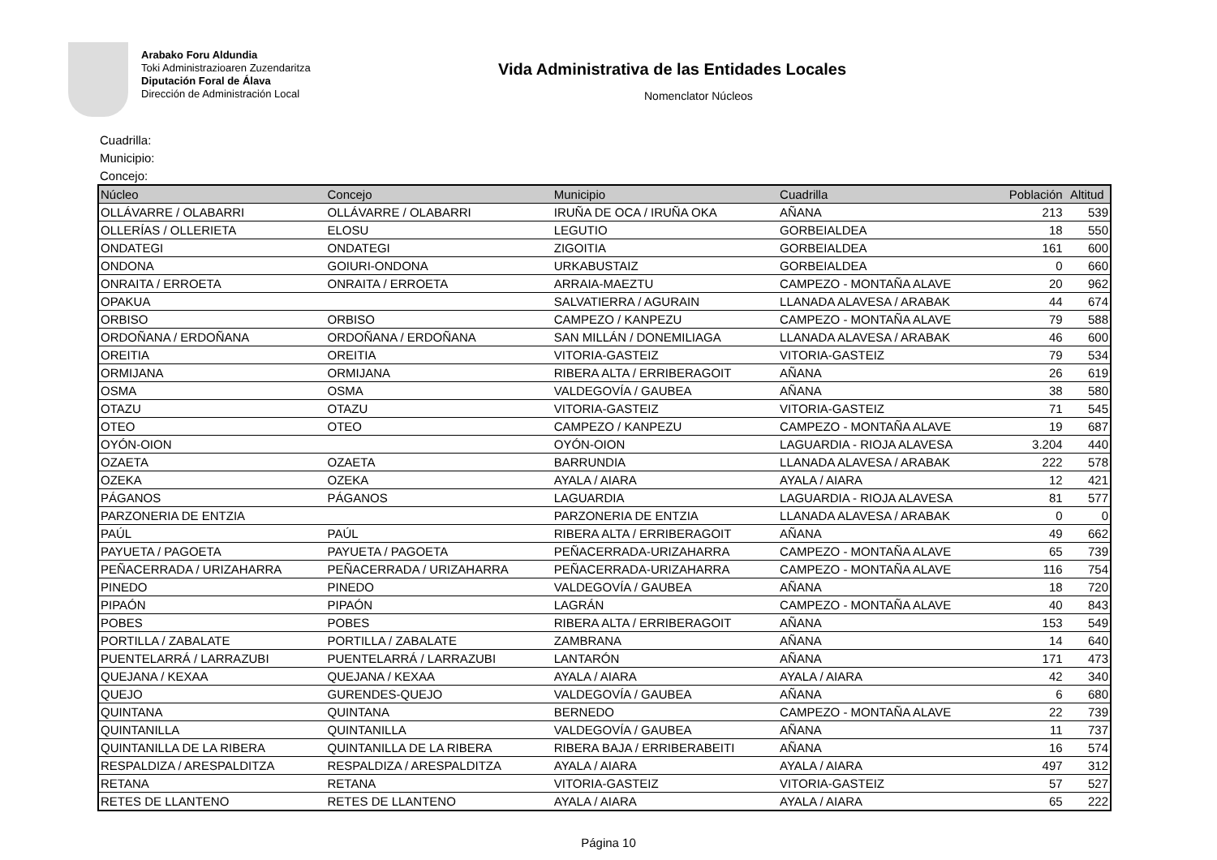Arabako Foru Aldundia
Toki Administrazioaren Zuzendaritza
Diputación Foral de Álava
Dirección de Administración Local
Vida Administrativa de las Entidades Locales
Nomenclator Núcleos
Cuadrilla:
Municipio:
Concejo:
| Núcleo | Concejo | Municipio | Cuadrilla | Población | Altitud |
| --- | --- | --- | --- | --- | --- |
| OLLÁVARRE / OLABARRI | OLLÁVARRE / OLABARRI | IRUÑA DE OCA / IRUÑA OKA | AÑANA | 213 | 539 |
| OLLERÍAS / OLLERIETA | ELOSU | LEGUTIO | GORBEIALDEA | 18 | 550 |
| ONDATEGI | ONDATEGI | ZIGOITIA | GORBEIALDEA | 161 | 600 |
| ONDONA | GOIURI-ONDONA | URKABUSTAIZ | GORBEIALDEA | 0 | 660 |
| ONRAITA / ERROETA | ONRAITA / ERROETA | ARRAIA-MAEZTU | CAMPEZO - MONTAÑA ALAVE | 20 | 962 |
| OPAKUA | | SALVATIERRA / AGURAIN | LLANADA ALAVESA / ARABAK | 44 | 674 |
| ORBISO | ORBISO | CAMPEZO / KANPEZU | CAMPEZO - MONTAÑA ALAVE | 79 | 588 |
| ORDOÑANA / ERDOÑANA | ORDOÑANA / ERDOÑANA | SAN MILLÁN / DONEMILIAGA | LLANADA ALAVESA / ARABAK | 46 | 600 |
| OREITIA | OREITIA | VITORIA-GASTEIZ | VITORIA-GASTEIZ | 79 | 534 |
| ORMIJANA | ORMIJANA | RIBERA ALTA / ERRIBERAGOIT | AÑANA | 26 | 619 |
| OSMA | OSMA | VALDEGOVÍA / GAUBEA | AÑANA | 38 | 580 |
| OTAZU | OTAZU | VITORIA-GASTEIZ | VITORIA-GASTEIZ | 71 | 545 |
| OTEO | OTEO | CAMPEZO / KANPEZU | CAMPEZO - MONTAÑA ALAVE | 19 | 687 |
| OYÓN-OION | | OYÓN-OION | LAGUARDIA - RIOJA ALAVESA | 3.204 | 440 |
| OZAETA | OZAETA | BARRUNDIA | LLANADA ALAVESA / ARABAK | 222 | 578 |
| OZEKA | OZEKA | AYALA / AIARA | AYALA / AIARA | 12 | 421 |
| PÁGANOS | PÁGANOS | LAGUARDIA | LAGUARDIA - RIOJA ALAVESA | 81 | 577 |
| PARZONERIA DE ENTZIA | | PARZONERIA DE ENTZIA | LLANADA ALAVESA / ARABAK | 0 | 0 |
| PAÚL | PAÚL | RIBERA ALTA / ERRIBERAGOIT | AÑANA | 49 | 662 |
| PAYUETA / PAGOETA | PAYUETA / PAGOETA | PEÑACERRADA-URIZAHARRA | CAMPEZO - MONTAÑA ALAVE | 65 | 739 |
| PEÑACERRADA / URIZAHARRA | PEÑACERRADA / URIZAHARRA | PEÑACERRADA-URIZAHARRA | CAMPEZO - MONTAÑA ALAVE | 116 | 754 |
| PINEDO | PINEDO | VALDEGOVÍA / GAUBEA | AÑANA | 18 | 720 |
| PIPAÓN | PIPAÓN | LAGRÁN | CAMPEZO - MONTAÑA ALAVE | 40 | 843 |
| POBES | POBES | RIBERA ALTA / ERRIBERAGOIT | AÑANA | 153 | 549 |
| PORTILLA / ZABALATE | PORTILLA / ZABALATE | ZAMBRANA | AÑANA | 14 | 640 |
| PUENTELARRÁ / LARRAZUBI | PUENTELARRÁ / LARRAZUBI | LANTARÓN | AÑANA | 171 | 473 |
| QUEJANA / KEXAA | QUEJANA / KEXAA | AYALA / AIARA | AYALA / AIARA | 42 | 340 |
| QUEJO | GURENDES-QUEJO | VALDEGOVÍA / GAUBEA | AÑANA | 6 | 680 |
| QUINTANA | QUINTANA | BERNEDO | CAMPEZO - MONTAÑA ALAVE | 22 | 739 |
| QUINTANILLA | QUINTANILLA | VALDEGOVÍA / GAUBEA | AÑANA | 11 | 737 |
| QUINTANILLA DE LA RIBERA | QUINTANILLA DE LA RIBERA | RIBERA BAJA / ERRIBERABEITI | AÑANA | 16 | 574 |
| RESPALDIZA / ARESPALDITZA | RESPALDIZA / ARESPALDITZA | AYALA / AIARA | AYALA / AIARA | 497 | 312 |
| RETANA | RETANA | VITORIA-GASTEIZ | VITORIA-GASTEIZ | 57 | 527 |
| RETES DE LLANTENO | RETES DE LLANTENO | AYALA / AIARA | AYALA / AIARA | 65 | 222 |
Página 10